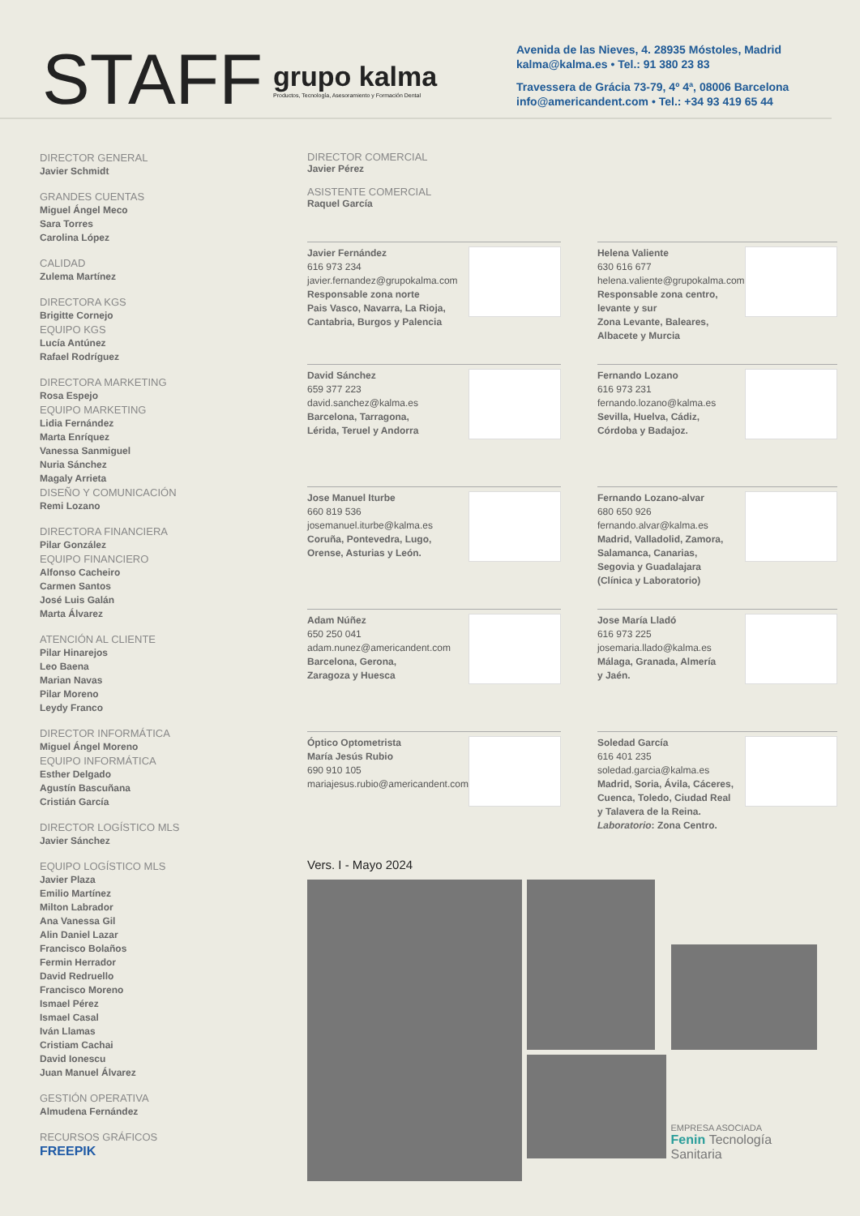STAFF
grupo kalma
Productos, Tecnología, Asesoramiento y Formación Dental
Avenida de las Nieves, 4. 28935 Móstoles, Madrid
kalma@kalma.es • Tel.: 91 380 23 83
Travessera de Grácia 73-79, 4º 4ª, 08006 Barcelona
info@americandent.com • Tel.: +34 93 419 65 44
DIRECTOR GENERAL
Javier Schmidt
GRANDES CUENTAS
Miguel Ángel Meco
Sara Torres
Carolina López
CALIDAD
Zulema Martínez
DIRECTORA KGS
Brigitte Cornejo
EQUIPO KGS
Lucía Antúnez
Rafael Rodríguez
DIRECTORA MARKETING
Rosa Espejo
EQUIPO MARKETING
Lidia Fernández
Marta Enríquez
Vanessa Sanmiguel
Nuria Sánchez
Magaly Arrieta
DISEÑO Y COMUNICACIÓN
Remi Lozano
DIRECTORA FINANCIERA
Pilar González
EQUIPO FINANCIERO
Alfonso Cacheiro
Carmen Santos
José Luis Galán
Marta Álvarez
ATENCIÓN AL CLIENTE
Pilar Hinarejos
Leo Baena
Marian Navas
Pilar Moreno
Leydy Franco
DIRECTOR INFORMÁTICA
Miguel Ángel Moreno
EQUIPO INFORMÁTICA
Esther Delgado
Agustín Bascuñana
Cristián García
DIRECTOR LOGÍSTICO MLS
Javier Sánchez
EQUIPO LOGÍSTICO MLS
Javier Plaza
Emilio Martínez
Milton Labrador
Ana Vanessa Gil
Alin Daniel Lazar
Francisco Bolaños
Fermin Herrador
David Redruello
Francisco Moreno
Ismael Pérez
Ismael Casal
Iván Llamas
Cristiam Cachai
David Ionescu
Juan Manuel Álvarez
GESTIÓN OPERATIVA
Almudena Fernández
RECURSOS GRÁFICOS
FREEPIK
DIRECTOR COMERCIAL
Javier Pérez
ASISTENTE COMERCIAL
Raquel García
Javier Fernández
616 973 234
javier.fernandez@grupokalma.com
Responsable zona norte
Pais Vasco, Navarra, La Rioja,
Cantabria, Burgos y Palencia
Helena Valiente
630 616 677
helena.valiente@grupokalma.com
Responsable zona centro,
levante y sur
Zona Levante, Baleares,
Albacete y Murcia
David Sánchez
659 377 223
david.sanchez@kalma.es
Barcelona, Tarragona,
Lérida, Teruel y Andorra
Fernando Lozano
616 973 231
fernando.lozano@kalma.es
Sevilla, Huelva, Cádiz,
Córdoba y Badajoz.
Jose Manuel Iturbe
660 819 536
josemanuel.iturbe@kalma.es
Coruña, Pontevedra, Lugo,
Orense, Asturias y León.
Fernando Lozano-alvar
680 650 926
fernando.alvar@kalma.es
Madrid, Valladolid, Zamora,
Salamanca, Canarias,
Segovia y Guadalajara
(Clínica y Laboratorio)
Adam Núñez
650 250 041
adam.nunez@americandent.com
Barcelona, Gerona,
Zaragoza y Huesca
Jose María Lladó
616 973 225
josemaria.llado@kalma.es
Málaga, Granada, Almería
y Jaén.
Óptico Optometrista
María Jesús Rubio
690 910 105
mariajesus.rubio@americandent.com
Soledad García
616 401 235
soledad.garcia@kalma.es
Madrid, Soria, Ávila, Cáceres,
Cuenca, Toledo, Ciudad Real
y Talavera de la Reina.
Laboratorio: Zona Centro.
Vers. I - Mayo 2024
EMPRESA ASOCIADA
Fenin Tecnología Sanitaria